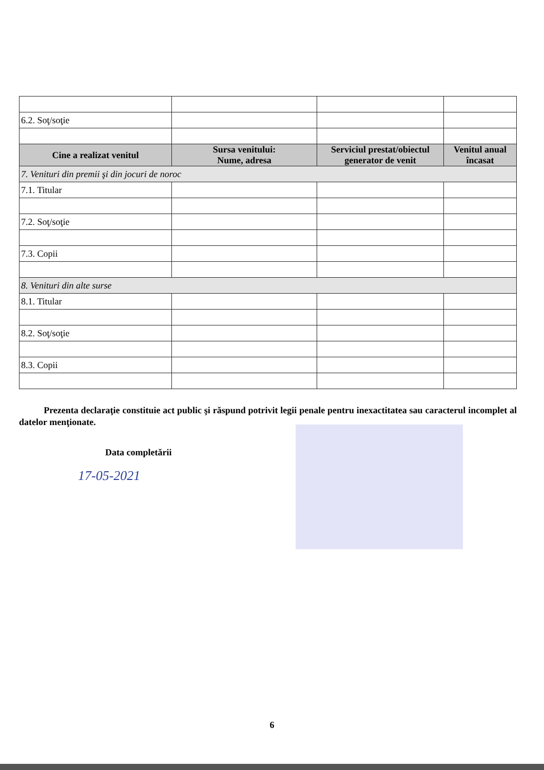| 6.2. Soţ/soţie | | | |
| Cine a realizat venitul | Sursa venitului: Nume, adresa | Serviciul prestat/obiectul generator de venit | Venitul anual încasat |
| 7. Venituri din premii şi din jocuri de noroc | | | |
| 7.1. Titular | | | |
| 7.2. Soţ/soţie | | | |
| 7.3. Copii | | | |
| 8. Venituri din alte surse | | | |
| 8.1. Titular | | | |
| 8.2. Soţ/soţie | | | |
| 8.3. Copii | | | |
Prezenta declaraţie constituie act public şi răspund potrivit legii penale pentru inexactitatea sau caracterul incomplet al datelor menţionate.
Data completării
17-05-2021
6